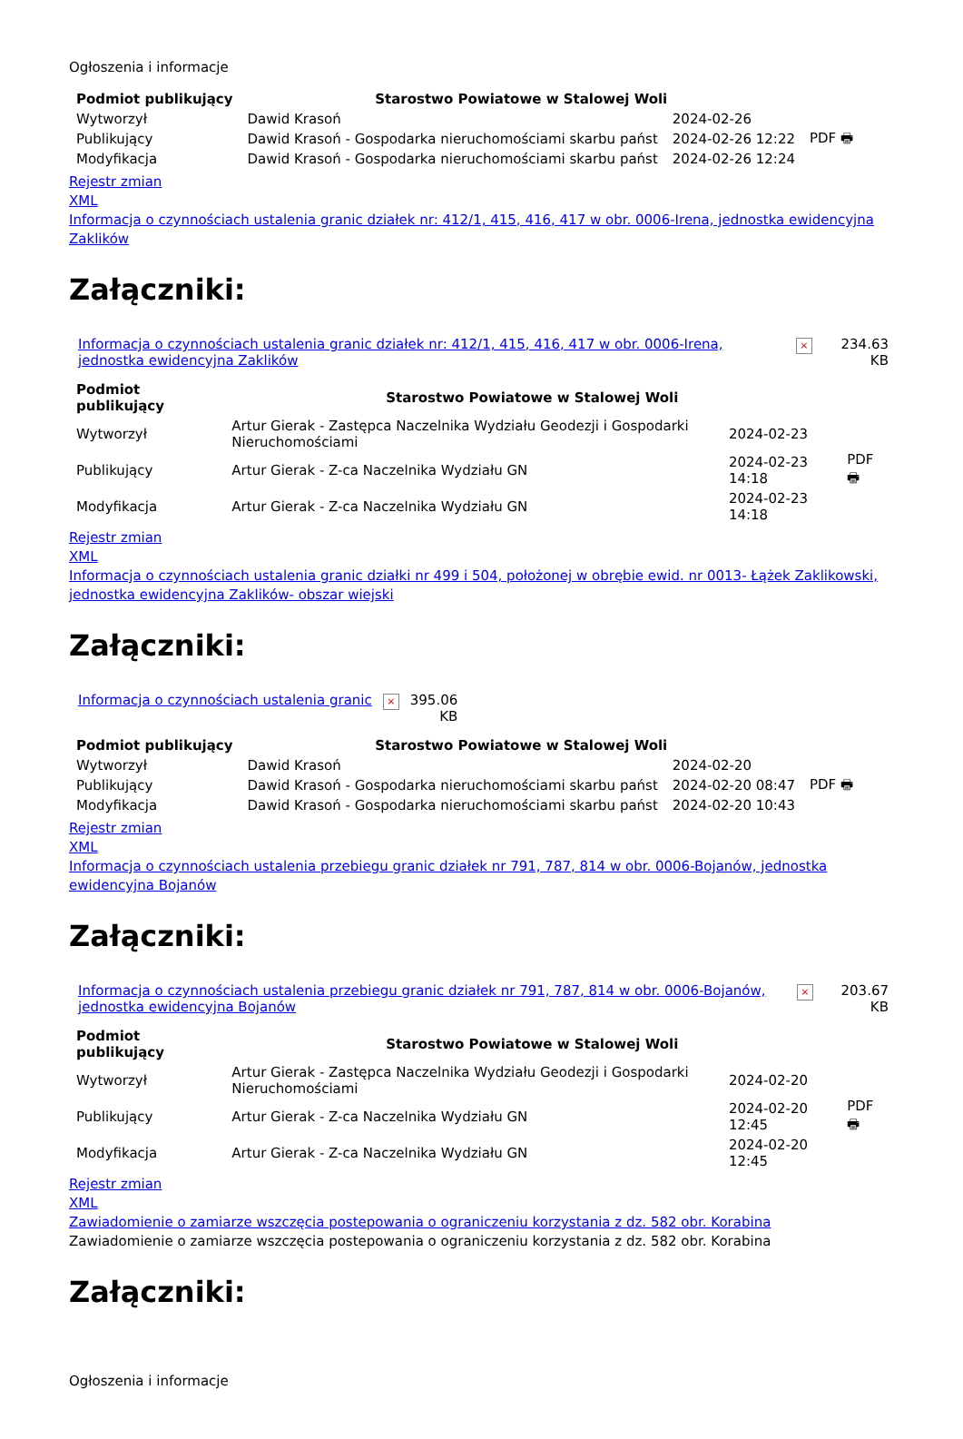Ogłoszenia i informacje
| Podmiot publikujący | Starostwo Powiatowe w Stalowej Woli | | |
| Wytworzył | Dawid Krasoń | 2024-02-26 | PDF 🖶 |
| Publikujący | Dawid Krasoń - Gospodarka nieruchomościami skarbu państ | 2024-02-26 12:22 | |
| Modyfikacja | Dawid Krasoń - Gospodarka nieruchomościami skarbu państ | 2024-02-26 12:24 | |
Rejestr zmian
XML
Informacja o czynnościach ustalenia granic działek nr: 412/1, 415, 416, 417 w obr. 0006-Irena, jednostka ewidencyjna Zaklików
Załączniki:
| Informacja o czynnościach ustalenia granic działek nr: 412/1, 415, 416, 417 w obr. 0006-Irena, jednostka ewidencyjna Zaklików | × | 234.63 KB |
| Podmiot publikujący | Starostwo Powiatowe w Stalowej Woli | | |
| Wytworzył | Artur Gierak - Zastępca Naczelnika Wydziału Geodezji i Gospodarki Nieruchomościami | 2024-02-23 | PDF 🖶 |
| Publikujący | Artur Gierak - Z-ca Naczelnika Wydziału GN | 2024-02-23 14:18 | |
| Modyfikacja | Artur Gierak - Z-ca Naczelnika Wydziału GN | 2024-02-23 14:18 | |
Rejestr zmian
XML
Informacja o czynnościach ustalenia granic działki nr 499 i 504, położonej w obrębie ewid. nr 0013- Łążek Zaklikowski, jednostka ewidencyjna Zaklików- obszar wiejski
Załączniki:
| Informacja o czynnościach ustalenia granic | × | 395.06 KB |
| Podmiot publikujący | Starostwo Powiatowe w Stalowej Woli | | |
| Wytworzył | Dawid Krasoń | 2024-02-20 | PDF 🖶 |
| Publikujący | Dawid Krasoń - Gospodarka nieruchomościami skarbu państ | 2024-02-20 08:47 | |
| Modyfikacja | Dawid Krasoń - Gospodarka nieruchomościami skarbu państ | 2024-02-20 10:43 | |
Rejestr zmian
XML
Informacja o czynnościach ustalenia przebiegu granic działek nr 791, 787, 814 w obr. 0006-Bojanów, jednostka ewidencyjna Bojanów
Załączniki:
| Informacja o czynnościach ustalenia przebiegu granic działek nr 791, 787, 814 w obr. 0006-Bojanów, jednostka ewidencyjna Bojanów | × | 203.67 KB |
| Podmiot publikujący | Starostwo Powiatowe w Stalowej Woli | | |
| Wytworzył | Artur Gierak - Zastępca Naczelnika Wydziału Geodezji i Gospodarki Nieruchomościami | 2024-02-20 | PDF 🖶 |
| Publikujący | Artur Gierak - Z-ca Naczelnika Wydziału GN | 2024-02-20 12:45 | |
| Modyfikacja | Artur Gierak - Z-ca Naczelnika Wydziału GN | 2024-02-20 12:45 | |
Rejestr zmian
XML
Zawiadomienie o zamiarze wszczęcia postepowania o ograniczeniu korzystania z dz. 582 obr. Korabina
Zawiadomienie o zamiarze wszczęcia postepowania o ograniczeniu korzystania z dz. 582 obr. Korabina
Załączniki:
Ogłoszenia i informacje